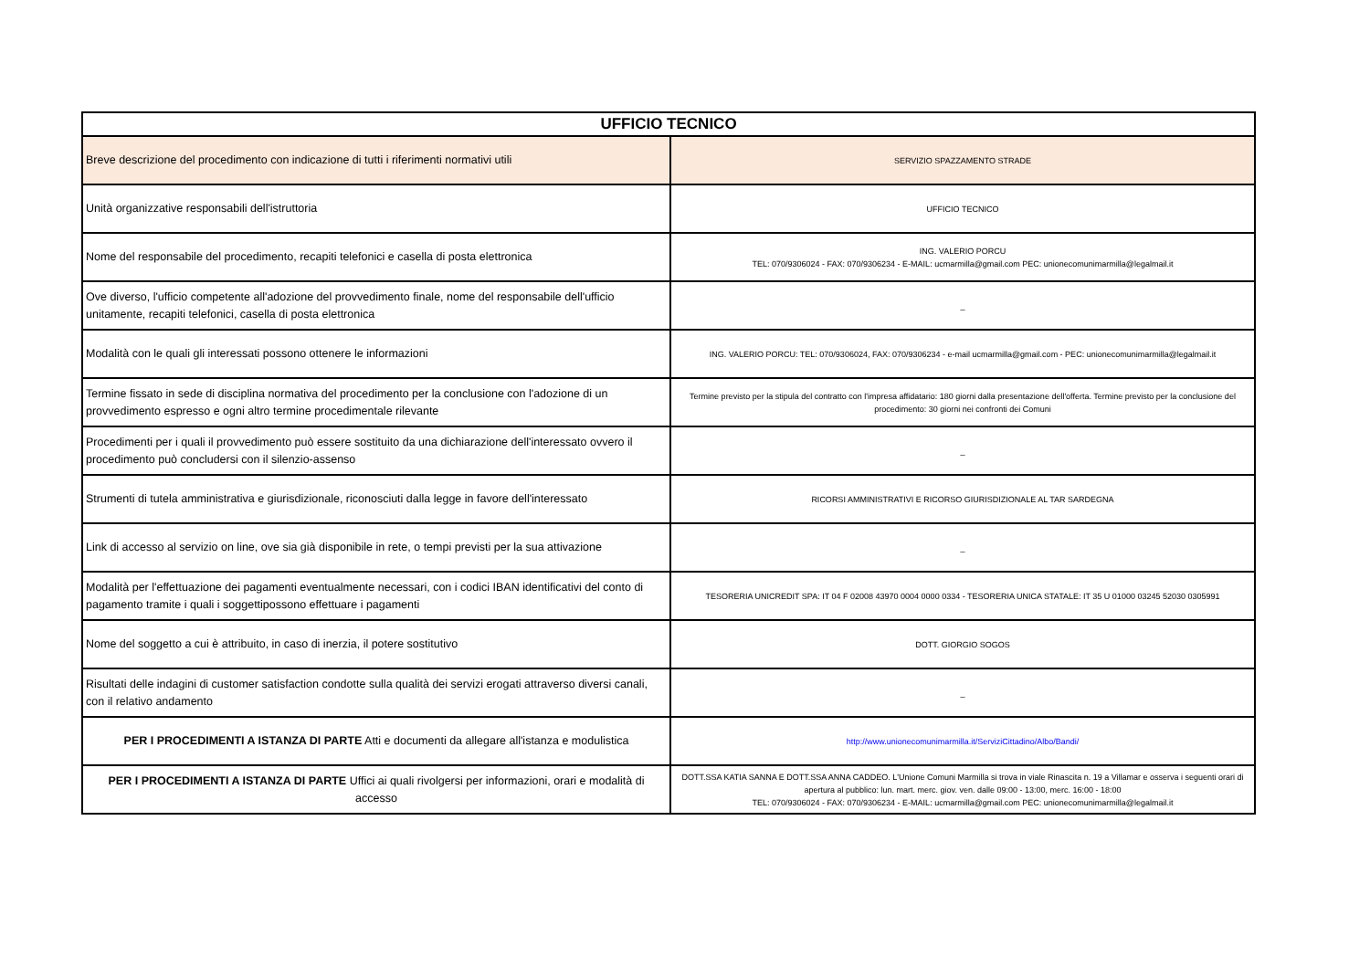| UFFICIO TECNICO | |
| --- | --- |
| Breve descrizione del procedimento con indicazione di tutti i riferimenti normativi utili | SERVIZIO SPAZZAMENTO STRADE |
| Unità organizzative responsabili dell'istruttoria | UFFICIO TECNICO |
| Nome del responsabile del procedimento, recapiti telefonici e casella di posta elettronica | ING. VALERIO PORCU TEL: 070/9306024 - FAX: 070/9306234 - E-MAIL: ucmarmilla@gmail.com PEC: unionecomunimarmilla@legalmail.it |
| Ove diverso, l'ufficio competente all'adozione del provvedimento finale, nome del responsabile dell'ufficio unitamente, recapiti telefonici, casella di posta elettronica | _ |
| Modalità con le quali gli interessati possono ottenere le informazioni | ING. VALERIO PORCU: TEL: 070/9306024, FAX: 070/9306234 - e-mail ucmarmilla@gmail.com - PEC: unionecomunimarmilla@legalmail.it |
| Termine fissato in sede di disciplina normativa del procedimento per la conclusione con l'adozione di un provvedimento espresso e ogni altro termine procedimentale rilevante | Termine previsto per la stipula del contratto con l'impresa affidatario: 180 giorni dalla presentazione dell'offerta. Termine previsto per la conclusione del procedimento: 30 giorni nei confronti dei Comuni |
| Procedimenti per i quali il provvedimento può essere sostituito da una dichiarazione dell'interessato ovvero il procedimento può concludersi con il silenzio-assenso | _ |
| Strumenti di tutela amministrativa e giurisdizionale, riconosciuti dalla legge in favore dell'interessato | RICORSI AMMINISTRATIVI E RICORSO GIURISDIZIONALE AL TAR SARDEGNA |
| Link di accesso al servizio on line, ove sia già disponibile in rete, o tempi previsti per la sua attivazione | _ |
| Modalità per l'effettuazione dei pagamenti eventualmente necessari, con i codici IBAN identificativi del conto di pagamento tramite i quali i soggettipossono effettuare i pagamenti | TESORERIA UNICREDIT SPA: IT 04 F 02008 43970 0004 0000 0334 - TESORERIA UNICA STATALE: IT 35 U 01000 03245 52030 0305991 |
| Nome del soggetto a cui è attribuito, in caso di inerzia, il potere sostitutivo | DOTT. GIORGIO SOGOS |
| Risultati delle indagini di customer satisfaction condotte sulla qualità dei servizi erogati attraverso diversi canali, con il relativo andamento | _ |
| PER I PROCEDIMENTI A ISTANZA DI PARTE Atti e documenti da allegare all'istanza e modulistica | http://www.unionecomunimarmilla.it/ServiziCittadino/Albo/Bandi/ |
| PER I PROCEDIMENTI A ISTANZA DI PARTE Uffici ai quali rivolgersi per informazioni, orari e modalità di accesso | DOTT.SSA KATIA SANNA E DOTT.SSA ANNA CADDEO. L'Unione Comuni Marmilla si trova in viale Rinascita n. 19 a Villamar e osserva i seguenti orari di apertura al pubblico: lun. mart. merc. giov. ven. dalle 09:00 - 13:00, merc. 16:00 - 18:00 TEL: 070/9306024 - FAX: 070/9306234 - E-MAIL: ucmarmilla@gmail.com PEC: unionecomunimarmilla@legalmail.it |